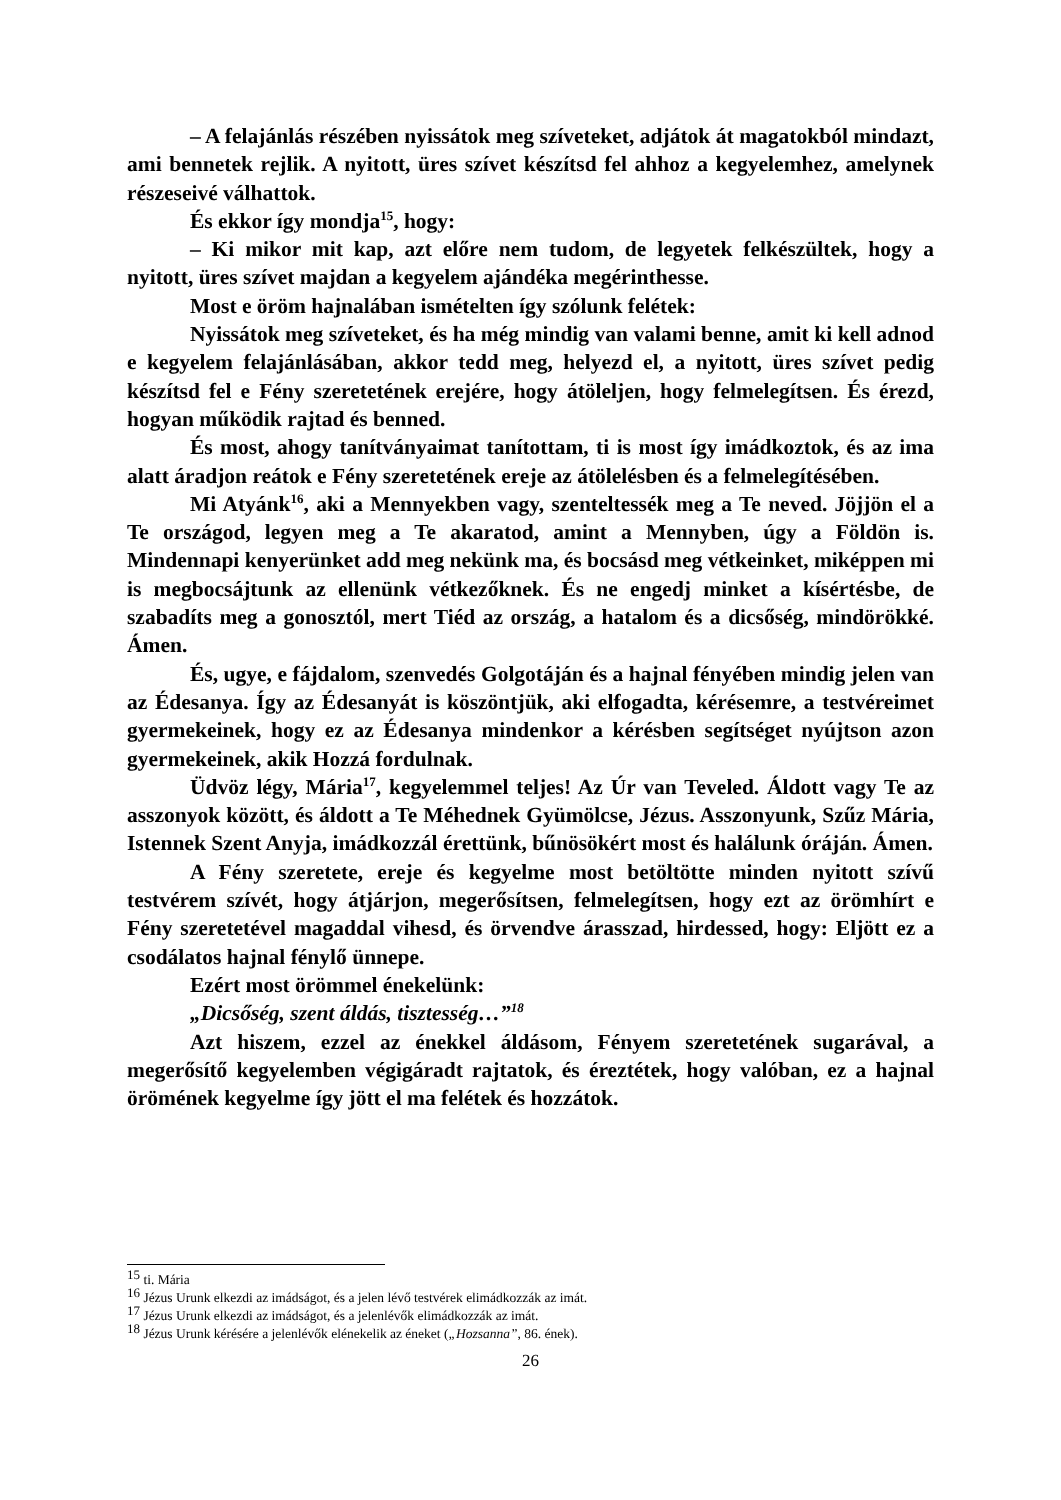– A felajánlás részében nyissátok meg szíveteket, adjátok át maga­tokból mindazt, ami bennetek rejlik. A nyitott, üres szívet készítsd fel ahhoz a kegyelemhez, amelynek részeseivé válhattok.
És ekkor így mondja<sup>15</sup>, hogy:
– Ki mikor mit kap, azt előre nem tudom, de legyetek felkészültek, hogy a nyitott, üres szívet majdan a kegyelem ajándéka megérinthesse.
Most e öröm hajnalában ismételten így szólunk felétek:
Nyissátok meg szíveteket, és ha még mindig van valami benne, amit ki kell adnod e kegyelem felajánlásában, akkor tedd meg, helyezd el, a nyitott, üres szívet pedig készítsd fel e Fény szeretetének erejére, hogy átöleljen, hogy felmelegítsen. És érezd, hogyan működik rajtad és benned.
És most, ahogy tanítványaimat tanítottam, ti is most így imádkoztok, és az ima alatt áradjon reátok e Fény szeretetének ereje az átölelésben és a felmelegítésében.
Mi Atyánk<sup>16</sup>, aki a Mennyekben vagy, szenteltessék meg a Te neved. Jöjjön el a Te országod, legyen meg a Te akaratod, amint a Mennyben, úgy a Földön is. Mindennapi kenyerünket add meg nekünk ma, és bocsásd meg vétkeinket, miképpen mi is megbocsájtunk az ellenünk vétkezőknek. És ne engedj minket a kísértésbe, de szabadíts meg a gonosztól, mert Tiéd az ország, a hatalom és a dicsőség, mindörökké. Ámen.
És, ugye, e fájdalom, szenvedés Golgotáján és a hajnal fényében mindig jelen van az Édesanya. Így az Édesanyát is köszöntjük, aki elfogadta, kérésemre, a testvéreimet gyermekeinek, hogy ez az Édesanya mindenkor a kérésben segítséget nyújtson azon gyermekeinek, akik Hozzá fordulnak.
Üdvöz légy, Mária<sup>17</sup>, kegyelemmel teljes! Az Úr van Teveled. Áldott vagy Te az asszonyok között, és áldott a Te Méhednek Gyümölcse, Jézus. Asszonyunk, Szűz Mária, Istennek Szent Anyja, imádkozzál érettünk, bűnösökért most és halálunk óráján. Ámen.
A Fény szeretete, ereje és kegyelme most betöltötte minden nyitott szívű testvérem szívét, hogy átjárjon, megerősítsen, felmelegítsen, hogy ezt az örömhírt e Fény szeretetével magaddal vihesd, és örvendve árasszad, hirdessed, hogy: Eljött ez a csodálatos hajnal fénylő ünnepe.
Ezért most örömmel énekelünk:
„Dicsőség, szent áldás, tisztesség…”<sup>18</sup>
Azt hiszem, ezzel az énekkel áldásom, Fényem szeretetének sugarával, a megerősítő kegyelemben végigáradt rajtatok, és éreztétek, hogy valóban, ez a hajnal örömének kegyelme így jött el ma felétek és hozzátok.
<sup>15</sup> ti. Mária
<sup>16</sup> Jézus Urunk elkezdi az imádságot, és a jelen lévő testvérek elimádkozzák az imát.
<sup>17</sup> Jézus Urunk elkezdi az imádságot, és a jelenlévők elimádkozzák az imát.
<sup>18</sup> Jézus Urunk kérésére a jelenlévők elénekelik az éneket („Hozsanna”, 86. ének).
26